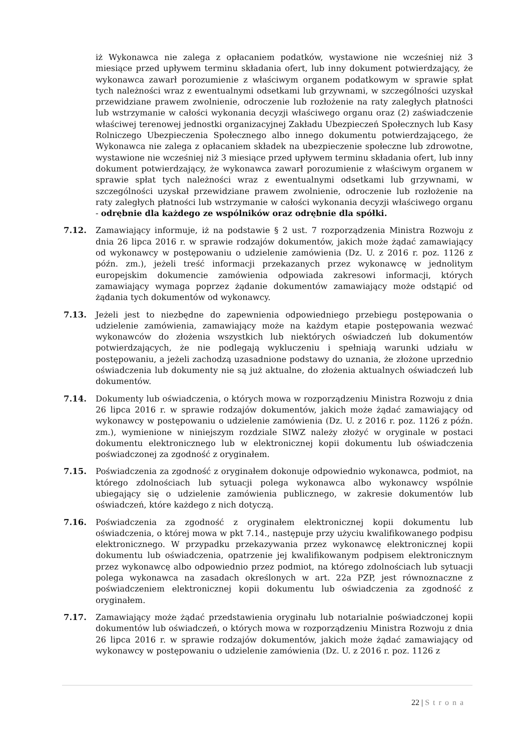iż Wykonawca nie zalega z opłacaniem podatków, wystawione nie wcześniej niż 3 miesiące przed upływem terminu składania ofert, lub inny dokument potwierdzający, że wykonawca zawarł porozumienie z właściwym organem podatkowym w sprawie spłat tych należności wraz z ewentualnymi odsetkami lub grzywnami, w szczególności uzyskał przewidziane prawem zwolnienie, odroczenie lub rozłożenie na raty zaległych płatności lub wstrzymanie w całości wykonania decyzji właściwego organu oraz (2) zaświadczenie właściwej terenowej jednostki organizacyjnej Zakładu Ubezpieczeń Społecznych lub Kasy Rolniczego Ubezpieczenia Społecznego albo innego dokumentu potwierdzającego, że Wykonawca nie zalega z opłacaniem składek na ubezpieczenie społeczne lub zdrowotne, wystawione nie wcześniej niż 3 miesiące przed upływem terminu składania ofert, lub inny dokument potwierdzający, że wykonawca zawarł porozumienie z właściwym organem w sprawie spłat tych należności wraz z ewentualnymi odsetkami lub grzywnami, w szczególności uzyskał przewidziane prawem zwolnienie, odroczenie lub rozłożenie na raty zaległych płatności lub wstrzymanie w całości wykonania decyzji właściwego organu - odrębnie dla każdego ze wspólników oraz odrębnie dla spółki.
7.12. Zamawiający informuje, iż na podstawie § 2 ust. 7 rozporządzenia Ministra Rozwoju z dnia 26 lipca 2016 r. w sprawie rodzajów dokumentów, jakich może żądać zamawiający od wykonawcy w postępowaniu o udzielenie zamówienia (Dz. U. z 2016 r. poz. 1126 z późn. zm.), jeżeli treść informacji przekazanych przez wykonawcę w jednolitym europejskim dokumencie zamówienia odpowiada zakresowi informacji, których zamawiający wymaga poprzez żądanie dokumentów zamawiający może odstąpić od żądania tych dokumentów od wykonawcy.
7.13. Jeżeli jest to niezbędne do zapewnienia odpowiedniego przebiegu postępowania o udzielenie zamówienia, zamawiający może na każdym etapie postępowania wezwać wykonawców do złożenia wszystkich lub niektórych oświadczeń lub dokumentów potwierdzających, że nie podlegają wykluczeniu i spełniają warunki udziału w postępowaniu, a jeżeli zachodzą uzasadnione podstawy do uznania, że złożone uprzednio oświadczenia lub dokumenty nie są już aktualne, do złożenia aktualnych oświadczeń lub dokumentów.
7.14. Dokumenty lub oświadczenia, o których mowa w rozporządzeniu Ministra Rozwoju z dnia 26 lipca 2016 r. w sprawie rodzajów dokumentów, jakich może żądać zamawiający od wykonawcy w postępowaniu o udzielenie zamówienia (Dz. U. z 2016 r. poz. 1126 z późn. zm.), wymienione w niniejszym rozdziale SIWZ należy złożyć w oryginale w postaci dokumentu elektronicznego lub w elektronicznej kopii dokumentu lub oświadczenia poświadczonej za zgodność z oryginałem.
7.15. Poświadczenia za zgodność z oryginałem dokonuje odpowiednio wykonawca, podmiot, na którego zdolnościach lub sytuacji polega wykonawca albo wykonawcy wspólnie ubiegający się o udzielenie zamówienia publicznego, w zakresie dokumentów lub oświadczeń, które każdego z nich dotyczą.
7.16. Poświadczenia za zgodność z oryginałem elektronicznej kopii dokumentu lub oświadczenia, o której mowa w pkt 7.14., następuje przy użyciu kwalifikowanego podpisu elektronicznego. W przypadku przekazywania przez wykonawcę elektronicznej kopii dokumentu lub oświadczenia, opatrzenie jej kwalifikowanym podpisem elektronicznym przez wykonawcę albo odpowiednio przez podmiot, na którego zdolnościach lub sytuacji polega wykonawca na zasadach określonych w art. 22a PZP, jest równoznaczne z poświadczeniem elektronicznej kopii dokumentu lub oświadczenia za zgodność z oryginałem.
7.17. Zamawiający może żądać przedstawienia oryginału lub notarialnie poświadczonej kopii dokumentów lub oświadczeń, o których mowa w rozporządzeniu Ministra Rozwoju z dnia 26 lipca 2016 r. w sprawie rodzajów dokumentów, jakich może żądać zamawiający od wykonawcy w postępowaniu o udzielenie zamówienia (Dz. U. z 2016 r. poz. 1126 z
22 | Strona